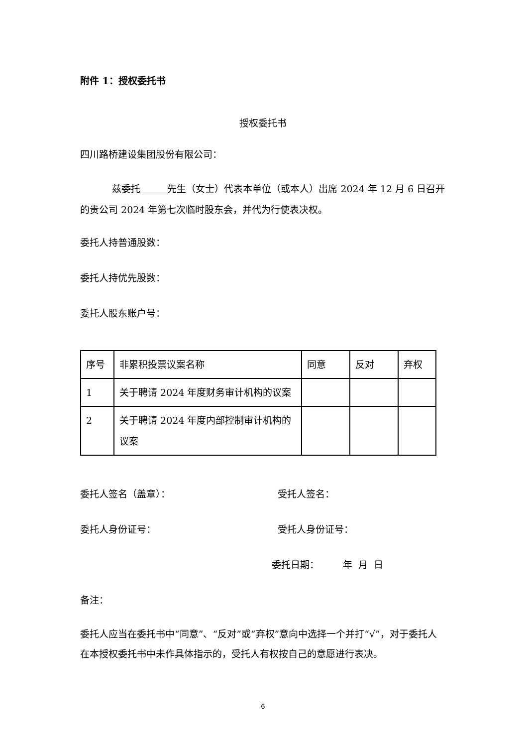附件 1：授权委托书
授权委托书
四川路桥建设集团股份有限公司：
兹委托 先生（女士）代表本单位（或本人）出席 2024 年 12 月 6 日召开的贵公司 2024 年第七次临时股东会，并代为行使表决权。
委托人持普通股数：
委托人持优先股数：
委托人股东账户号：
| 序号 | 非累积投票议案名称 | 同意 | 反对 | 弃权 |
| 1 | 关于聘请 2024 年度财务审计机构的议案 | | | |
| 2 | 关于聘请 2024 年度内部控制审计机构的议案 | | | |
委托人签名（盖章）： 受托人签名：
委托人身份证号： 受托人身份证号：
委托日期： 年 月 日
备注：
委托人应当在委托书中“同意”、“反对”或“弃权”意向中选择一个并打“√”，对于委托人在本授权委托书中未作具体指示的，受托人有权按自己的意愿进行表决。
6